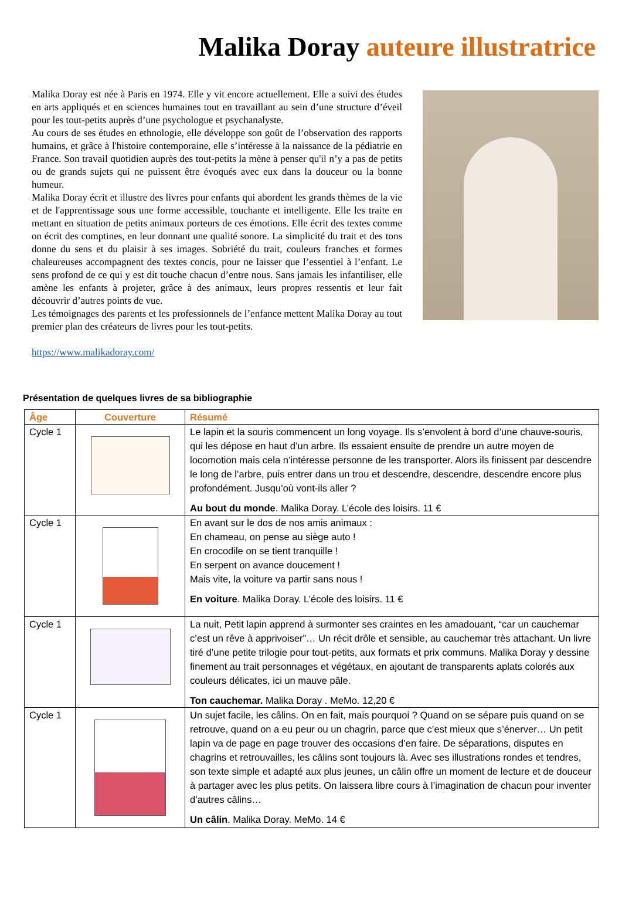Malika Doray auteure illustratrice
Malika Doray est née à Paris en 1974. Elle y vit encore actuellement. Elle a suivi des études en arts appliqués et en sciences humaines tout en travaillant au sein d’une structure d’éveil pour les tout-petits auprès d’une psychologue et psychanalyste.
Au cours de ses études en ethnologie, elle développe son goût de l’observation des rapports humains, et grâce à l'histoire contemporaine, elle s’intéresse à la naissance de la pédiatrie en France. Son travail quotidien auprès des tout-petits la mène à penser qu'il n’y a pas de petits ou de grands sujets qui ne puissent être évoqués avec eux dans la douceur ou la bonne humeur.
Malika Doray écrit et illustre des livres pour enfants qui abordent les grands thèmes de la vie et de l'apprentissage sous une forme accessible, touchante et intelligente. Elle les traite en mettant en situation de petits animaux porteurs de ces émotions. Elle écrit des textes comme on écrit des comptines, en leur donnant une qualité sonore. La simplicité du trait et des tons donne du sens et du plaisir à ses images. Sobriété du trait, couleurs franches et formes chaleureuses accompagnent des textes concis, pour ne laisser que l’essentiel à l’enfant. Le sens profond de ce qui y est dit touche chacun d’entre nous. Sans jamais les infantiliser, elle amène les enfants à projeter, grâce à des animaux, leurs propres ressentis et leur fait découvrir d’autres points de vue.
Les témoignages des parents et les professionnels de l’enfance mettent Malika Doray au tout premier plan des créateurs de livres pour les tout-petits.
https://www.malikadoray.com/
Présentation de quelques livres de sa bibliographie
| Âge | Couverture | Résumé |
| --- | --- | --- |
| Cycle 1 | | Le lapin et la souris commencent un long voyage. Ils s’envolent à bord d’une chauve-souris, qui les dépose en haut d’un arbre. Ils essaient ensuite de prendre un autre moyen de locomotion mais cela n’intéresse personne de les transporter. Alors ils finissent par descendre le long de l’arbre, puis entrer dans un trou et descendre, descendre, descendre encore plus profondément. Jusqu’où vont-ils aller ? Au bout du monde . Malika Doray. L’école des loisirs. 11 € |
| Cycle 1 | | En avant sur le dos de nos amis animaux : En chameau, on pense au siège auto ! En crocodile on se tient tranquille ! En serpent on avance doucement ! Mais vite, la voiture va partir sans nous ! En voiture . Malika Doray. L’école des loisirs. 11 € |
| Cycle 1 | | La nuit, Petit lapin apprend à surmonter ses craintes en les amadouant, “car un cauchemar c’est un rêve à apprivoiser”… Un récit drôle et sensible, au cauchemar très attachant. Un livre tiré d’une petite trilogie pour tout-petits, aux formats et prix communs. Malika Doray y dessine finement au trait personnages et végétaux, en ajoutant de transparents aplats colorés aux couleurs délicates, ici un mauve pâle. Ton cauchemar. Malika Doray . MeMo. 12,20 € |
| Cycle 1 | | Un sujet facile, les câlins. On en fait, mais pourquoi ? Quand on se sépare puis quand on se retrouve, quand on a eu peur ou un chagrin, parce que c’est mieux que s’énerver… Un petit lapin va de page en page trouver des occasions d’en faire. De séparations, disputes en chagrins et retrouvailles, les câlins sont toujours là. Avec ses illustrations rondes et tendres, son texte simple et adapté aux plus jeunes, un câlin offre un moment de lecture et de douceur à partager avec les plus petits. On laissera libre cours à l’imagination de chacun pour inventer d’autres câlins… Un câlin . Malika Doray. MeMo. 14 € |